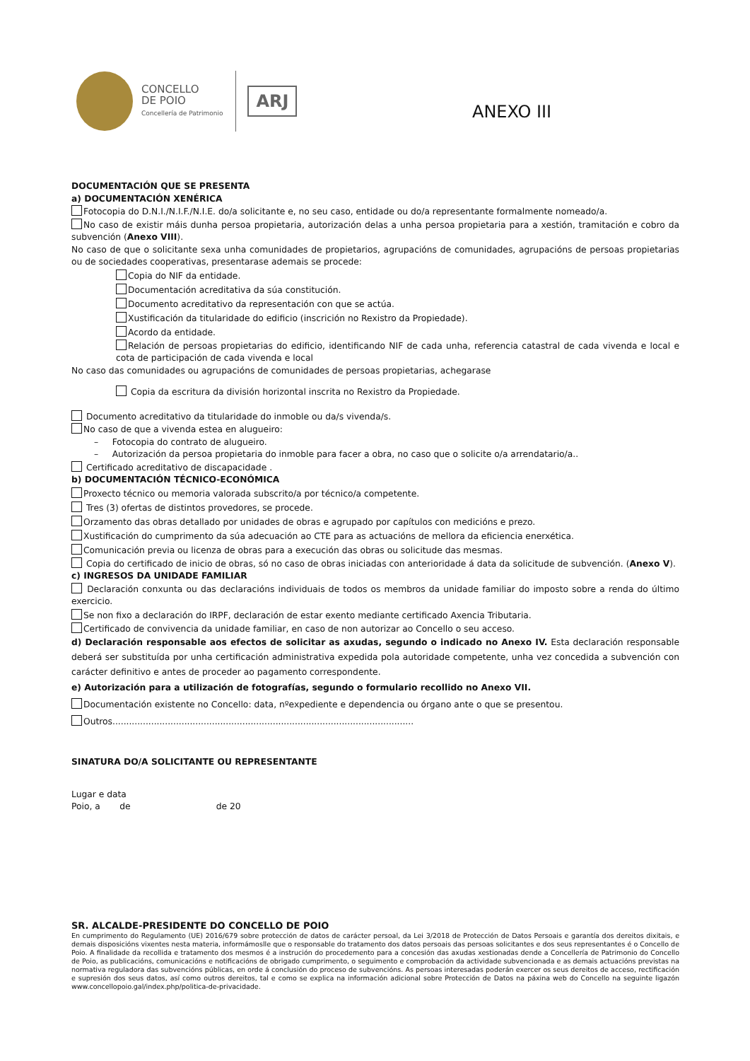CONCELLO
DE POIO
Concellería de Patrimonio
ARJ
ANEXO III
DOCUMENTACIÓN QUE SE PRESENTA
a) DOCUMENTACIÓN XENÉRICA
Fotocopia do D.N.I./N.I.F./N.I.E. do/a solicitante e, no seu caso, entidade ou do/a representante formalmente nomeado/a.
No caso de existir máis dunha persoa propietaria, autorización delas a unha persoa propietaria para a xestión, tramitación e cobro da subvención (Anexo VIII).
No caso de que o solicitante sexa unha comunidades de propietarios, agrupacións de comunidades, agrupacións de persoas propietarias ou de sociedades cooperativas, presentarase ademais se procede:
Copia do NIF da entidade.
Documentación acreditativa da súa constitución.
Documento acreditativo da representación con que se actúa.
Xustificación da titularidade do edificio (inscrición no Rexistro da Propiedade).
Acordo da entidade.
Relación de persoas propietarias do edificio, identificando NIF de cada unha, referencia catastral de cada vivenda e local e cota de participación de cada vivenda e local
No caso das comunidades ou agrupacións de comunidades de persoas propietarias, achegarase
Copia da escritura da división horizontal inscrita no Rexistro da Propiedade.
Documento acreditativo da titularidade do inmoble ou da/s vivenda/s.
No caso de que a vivenda estea en alugueiro:
– Fotocopia do contrato de alugueiro.
– Autorización da persoa propietaria do inmoble para facer a obra, no caso que o solicite o/a arrendatario/a..
Certificado acreditativo de discapacidade .
b) DOCUMENTACIÓN TÉCNICO-ECONÓMICA
Proxecto técnico ou memoria valorada subscrito/a por técnico/a competente.
Tres (3) ofertas de distintos provedores, se procede.
Orzamento das obras detallado por unidades de obras e agrupado por capítulos con medicións e prezo.
Xustificación do cumprimento da súa adecuación ao CTE para as actuacións de mellora da eficiencia enerxética.
Comunicación previa ou licenza de obras para a execución das obras ou solicitude das mesmas.
Copia do certificado de inicio de obras, só no caso de obras iniciadas con anterioridade á data da solicitude de subvención. (Anexo V).
c) INGRESOS DA UNIDADE FAMILIAR
Declaración conxunta ou das declaracións individuais de todos os membros da unidade familiar do imposto sobre a renda do último exercicio.
Se non fixo a declaración do IRPF, declaración de estar exento mediante certificado Axencia Tributaria.
Certificado de convivencia da unidade familiar, en caso de non autorizar ao Concello o seu acceso.
d) Declaración responsable aos efectos de solicitar as axudas, segundo o indicado no Anexo IV. Esta declaración responsable deberá ser substituída por unha certificación administrativa expedida pola autoridade competente, unha vez concedida a subvención con carácter definitivo e antes de proceder ao pagamento correspondente.
e) Autorización para a utilización de fotografías, segundo o formulario recollido no Anexo VII.
Documentación existente no Concello: data, nºexpediente e dependencia ou órgano ante o que se presentou.
Outros.............................................................................................................
SINATURA DO/A SOLICITANTE OU REPRESENTANTE
Lugar e data
Poio, a de de 20
SR. ALCALDE-PRESIDENTE DO CONCELLO DE POIO
En cumprimento do Regulamento (UE) 2016/679 sobre protección de datos de carácter persoal, da Lei 3/2018 de Protección de Datos Persoais e garantía dos dereitos dixitais, e demais disposicións vixentes nesta materia, informámoslle que o responsable do tratamento dos datos persoais das persoas solicitantes e dos seus representantes é o Concello de Poio. A finalidade da recollida e tratamento dos mesmos é a instrución do procedemento para a concesión das axudas xestionadas dende a Concellería de Patrimonio do Concello de Poio, as publicacións, comunicacións e notificacións de obrigado cumprimento, o seguimento e comprobación da actividade subvencionada e as demais actuacións previstas na normativa reguladora das subvencións públicas, en orde á conclusión do proceso de subvencións. As persoas interesadas poderán exercer os seus dereitos de acceso, rectificación e supresión dos seus datos, así como outros dereitos, tal e como se explica na información adicional sobre Protección de Datos na páxina web do Concello na seguinte ligazón www.concellopoio.gal/index.php/politica-de-privacidade.